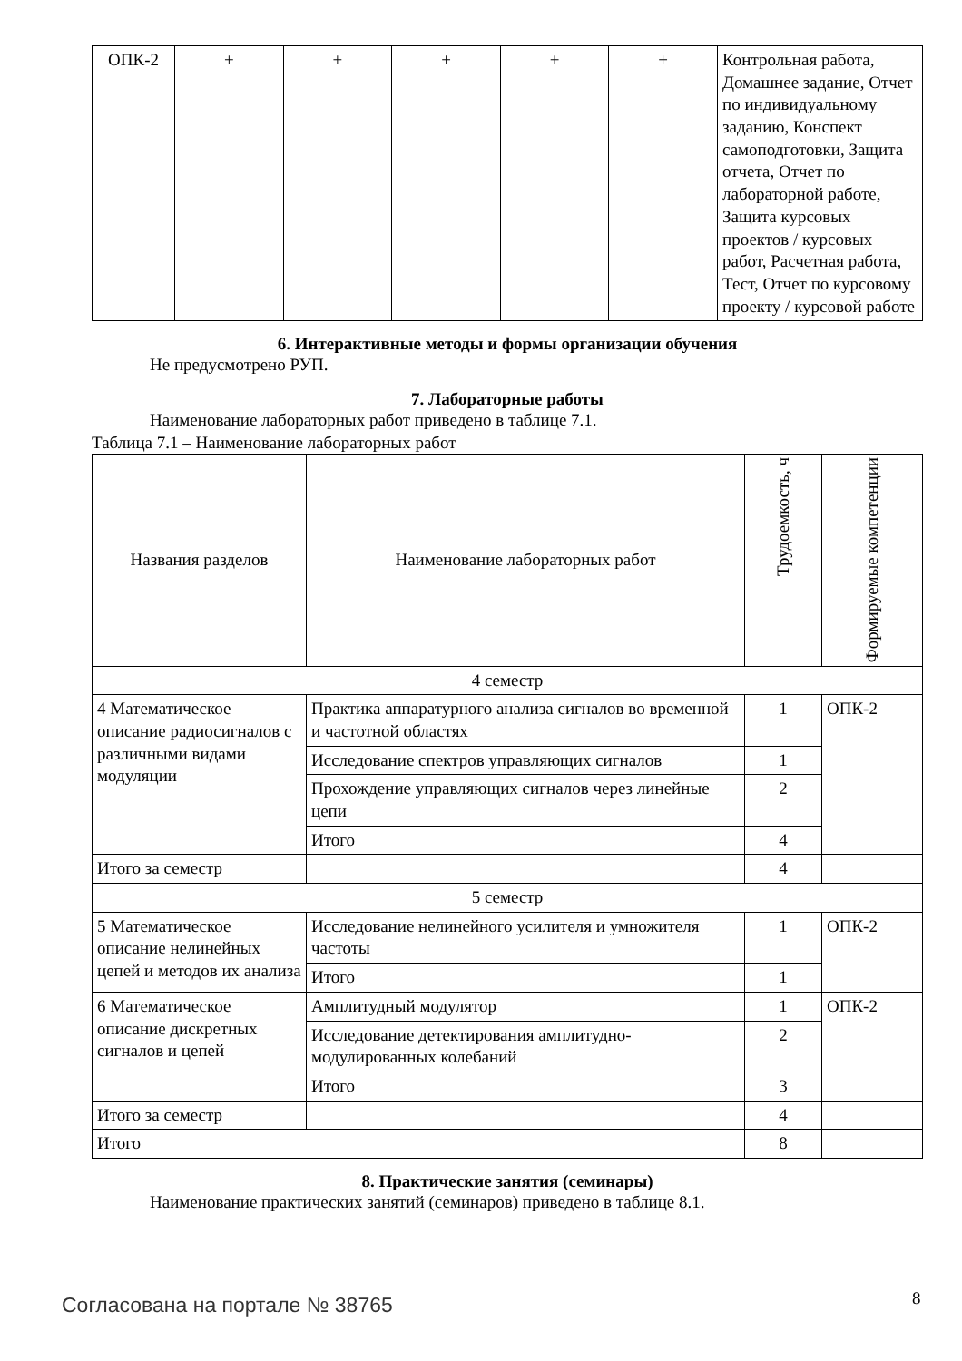| ОПК-2 | + | + | + | + | + | Контрольная работа, Домашнее задание, Отчет по индивидуальному заданию, Конспект самоподготовки, Защита отчета, Отчет по лабораторной работе, Защита курсовых проектов / курсовых работ, Расчетная работа, Тест, Отчет по курсовому проекту / курсовой работе |
6. Интерактивные методы и формы организации обучения
Не предусмотрено РУП.
7. Лабораторные работы
Наименование лабораторных работ приведено в таблице 7.1.
Таблица 7.1 – Наименование лабораторных работ
| Названия разделов | Наименование лабораторных работ | Трудоемкость, ч | Формируемые компетенции |
| --- | --- | --- | --- |
| 4 семестр | | | |
| 4 Математическое описание радиосигналов с различными видами модуляции | Практика аппаратурного анализа сигналов во временной и частотной областях | 1 | ОПК-2 |
| | Исследование спектров управляющих сигналов | 1 | |
| | Прохождение управляющих сигналов через линейные цепи | 2 | |
| | Итого | 4 | |
| Итого за семестр | | 4 | |
| 5 семестр | | | |
| 5 Математическое описание нелинейных цепей и методов их анализа | Исследование нелинейного усилителя и умножителя частоты | 1 | ОПК-2 |
| | Итого | 1 | |
| 6 Математическое описание дискретных сигналов и цепей | Амплитудный модулятор | 1 | ОПК-2 |
| | Исследование детектирования амплитудно-модулированных колебаний | 2 | |
| | Итого | 3 | |
| Итого за семестр | | 4 | |
| Итого | | 8 | |
8. Практические занятия (семинары)
Наименование практических занятий (семинаров) приведено в таблице 8.1.
Согласована на портале № 38765 8